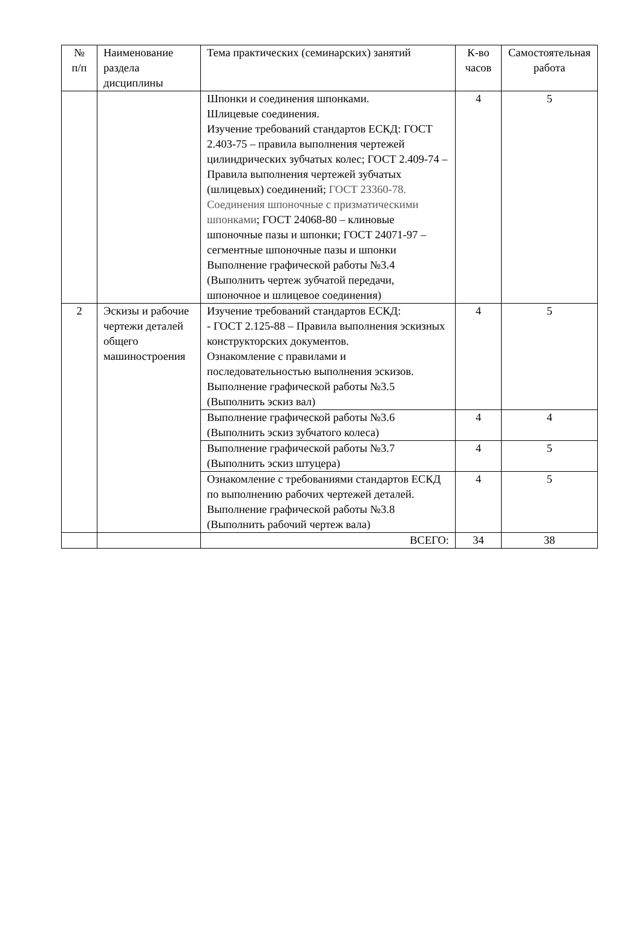| № п/п | Наименование раздела дисциплины | Тема практических (семинарских) занятий | К-во часов | Самостоятельная работа |
| --- | --- | --- | --- | --- |
| | | Шпонки и соединения шпонками. Шлицевые соединения. Изучение требований стандартов ЕСКД: ГОСТ 2.403-75 – правила выполнения чертежей цилиндрических зубчатых колес; ГОСТ 2.409-74 – Правила выполнения чертежей зубчатых (шлицевых) соединений; ГОСТ 23360-78. Соединения шпоночные с призматическими шпонками ; ГОСТ 24068-80 – клиновые шпоночные пазы и шпонки; ГОСТ 24071-97 – сегментные шпоночные пазы и шпонки Выполнение графической работы №3.4 (Выполнить чертеж зубчатой передачи, шпоночное и шлицевое соединения) | 4 | 5 |
| 2 | Эскизы и рабочие чертежи деталей общего машиностроения | Изучение требований стандартов ЕСКД: - ГОСТ 2.125-88 – Правила выполнения эскизных конструкторских документов. Ознакомление с правилами и последовательностью выполнения эскизов. Выполнение графической работы №3.5 (Выполнить эскиз вал) | 4 | 5 |
| | | Выполнение графической работы №3.6 (Выполнить эскиз зубчатого колеса) | 4 | 4 |
| | | Выполнение графической работы №3.7 (Выполнить эскиз штуцера) | 4 | 5 |
| | | Ознакомление с требованиями стандартов ЕСКД по выполнению рабочих чертежей деталей. Выполнение графической работы №3.8 (Выполнить рабочий чертеж вала) | 4 | 5 |
| | | ВСЕГО: | 34 | 38 |